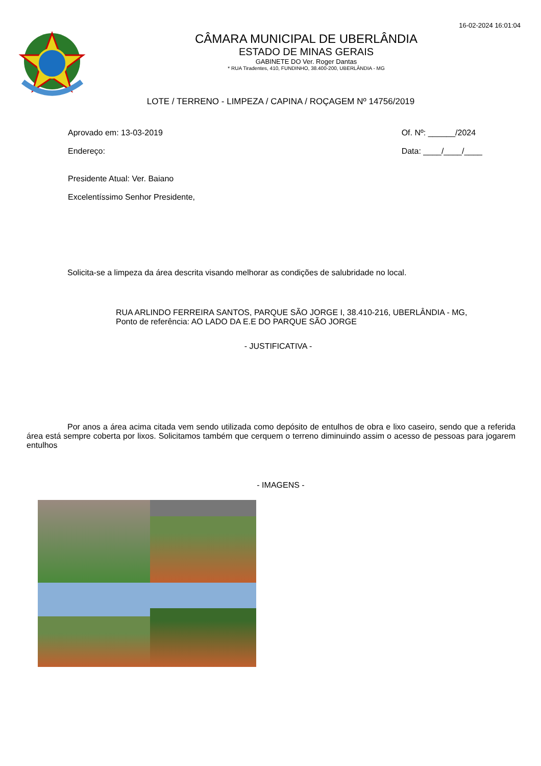16-02-2024 16:01:04
CÂMARA MUNICIPAL DE UBERLÂNDIA
ESTADO DE MINAS GERAIS
GABINETE DO Ver. Roger Dantas
* RUA Tiradentes, 410, FUNDINHO, 38.400-200, UBERLÂNDIA - MG
LOTE / TERRENO - LIMPEZA / CAPINA / ROÇAGEM Nº 14756/2019
Aprovado em: 13-03-2019
Endereço:
Presidente Atual: Ver. Baiano
Excelentíssimo Senhor Presidente,
Of. Nº: ______/2024
Data: ____/____/____
Solicita-se a limpeza da área descrita visando melhorar as condições de salubridade no local.
RUA ARLINDO FERREIRA SANTOS, PARQUE SÃO JORGE I, 38.410-216, UBERLÂNDIA - MG,
Ponto de referência: AO LADO DA E.E DO PARQUE SÃO JORGE
- JUSTIFICATIVA -
Por anos a área acima citada vem sendo utilizada como depósito de entulhos de obra e lixo caseiro, sendo que a referida área está sempre coberta por lixos. Solicitamos também que cerquem o terreno diminuindo assim o acesso de pessoas para jogarem entulhos
- IMAGENS -